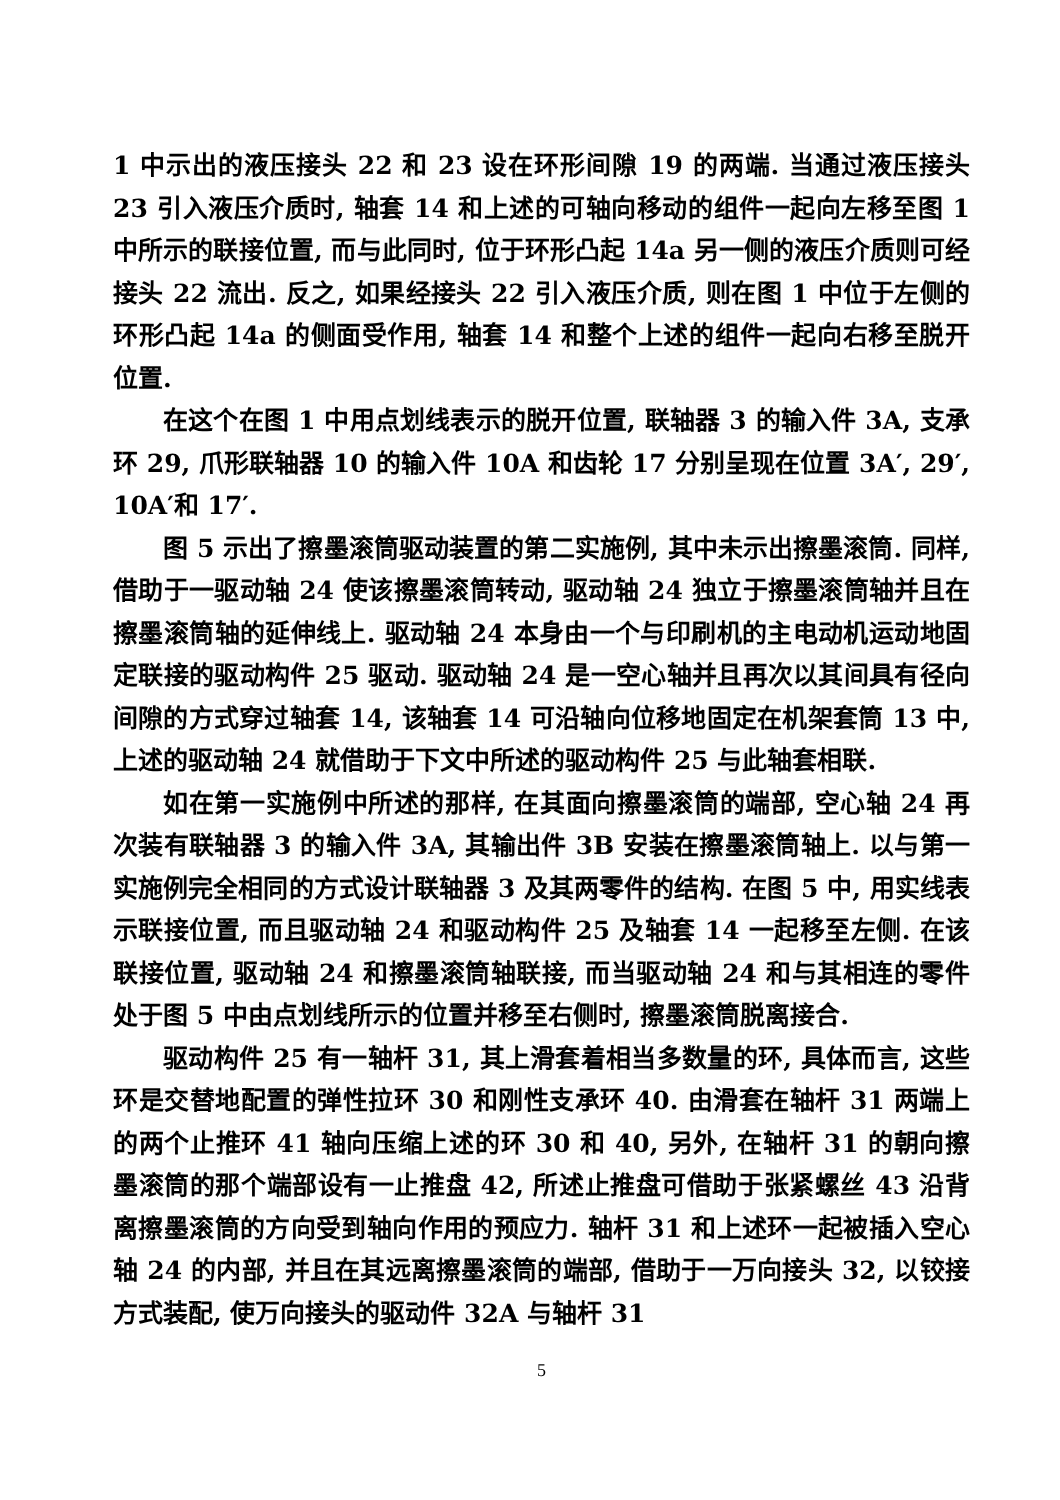1 中示出的液压接头 22 和 23 设在环形间隙 19 的两端. 当通过液压接头 23 引入液压介质时, 轴套 14 和上述的可轴向移动的组件一起向左移至图 1 中所示的联接位置, 而与此同时, 位于环形凸起 14a 另一侧的液压介质则可经接头 22 流出. 反之, 如果经接头 22 引入液压介质, 则在图 1 中位于左侧的环形凸起 14a 的侧面受作用, 轴套 14 和整个上述的组件一起向右移至脱开位置.
在这个在图 1 中用点划线表示的脱开位置, 联轴器 3 的输入件 3A, 支承环 29, 爪形联轴器 10 的输入件 10A 和齿轮 17 分别呈现在位置 3A′, 29′, 10A′和 17′.
图 5 示出了擦墨滚筒驱动装置的第二实施例, 其中未示出擦墨滚筒. 同样, 借助于一驱动轴 24 使该擦墨滚筒转动, 驱动轴 24 独立于擦墨滚筒轴并且在擦墨滚筒轴的延伸线上. 驱动轴 24 本身由一个与印刷机的主电动机运动地固定联接的驱动构件 25 驱动. 驱动轴 24 是一空心轴并且再次以其间具有径向间隙的方式穿过轴套 14, 该轴套 14 可沿轴向位移地固定在机架套筒 13 中, 上述的驱动轴 24 就借助于下文中所述的驱动构件 25 与此轴套相联.
如在第一实施例中所述的那样, 在其面向擦墨滚筒的端部, 空心轴 24 再次装有联轴器 3 的输入件 3A, 其输出件 3B 安装在擦墨滚筒轴上. 以与第一实施例完全相同的方式设计联轴器 3 及其两零件的结构. 在图 5 中, 用实线表示联接位置, 而且驱动轴 24 和驱动构件 25 及轴套 14 一起移至左侧. 在该联接位置, 驱动轴 24 和擦墨滚筒轴联接, 而当驱动轴 24 和与其相连的零件处于图 5 中由点划线所示的位置并移至右侧时, 擦墨滚筒脱离接合.
驱动构件 25 有一轴杆 31, 其上滑套着相当多数量的环, 具体而言, 这些环是交替地配置的弹性拉环 30 和刚性支承环 40. 由滑套在轴杆 31 两端上的两个止推环 41 轴向压缩上述的环 30 和 40, 另外, 在轴杆 31 的朝向擦墨滚筒的那个端部设有一止推盘 42, 所述止推盘可借助于张紧螺丝 43 沿背离擦墨滚筒的方向受到轴向作用的预应力. 轴杆 31 和上述环一起被插入空心轴 24 的内部, 并且在其远离擦墨滚筒的端部, 借助于一万向接头 32, 以铰接方式装配, 使万向接头的驱动件 32A 与轴杆 31
5